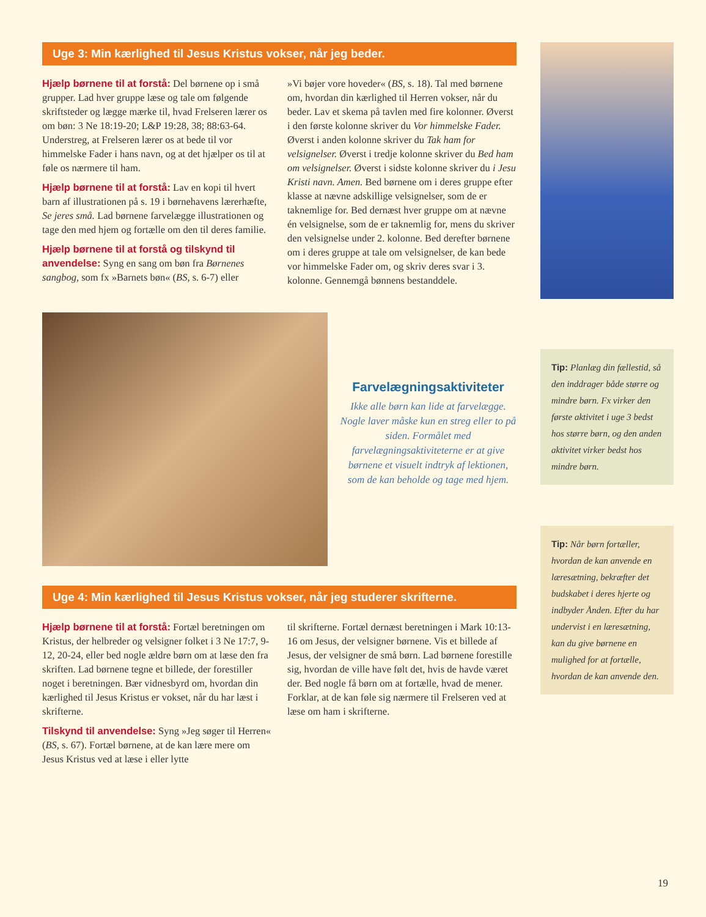Uge 3: Min kærlighed til Jesus Kristus vokser, når jeg beder.
Hjælp børnene til at forstå: Del børnene op i små grupper. Lad hver gruppe læse og tale om følgende skriftsteder og lægge mærke til, hvad Frelseren lærer os om bøn: 3 Ne 18:19-20; L&P 19:28, 38; 88:63-64. Understreg, at Frelseren lærer os at bede til vor himmelske Fader i hans navn, og at det hjælper os til at føle os nærmere til ham.
Hjælp børnene til at forstå: Lav en kopi til hvert barn af illustrationen på s. 19 i børnehavens lærerhæfte, Se jeres små. Lad børnene farvelægge illustrationen og tage den med hjem og fortælle om den til deres familie.
Hjælp børnene til at forstå og tilskynd til anvendelse: Syng en sang om bøn fra Børnenes sangbog, som fx »Barnets bøn« (BS, s. 6-7) eller
»Vi bøjer vore hoveder« (BS, s. 18). Tal med børnene om, hvordan din kærlighed til Herren vokser, når du beder. Lav et skema på tavlen med fire kolonner. Øverst i den første kolonne skriver du Vor himmelske Fader. Øverst i anden kolonne skriver du Tak ham for velsignelser. Øverst i tredje kolonne skriver du Bed ham om velsignelser. Øverst i sidste kolonne skriver du i Jesu Kristi navn. Amen. Bed børnene om i deres gruppe efter klasse at nævne adskillige velsignelser, som de er taknemlige for. Bed dernæst hver gruppe om at nævne én velsignelse, som de er taknemlig for, mens du skriver den velsignelse under 2. kolonne. Bed derefter børnene om i deres gruppe at tale om velsignelser, de kan bede vor himmelske Fader om, og skriv deres svar i 3. kolonne. Gennemgå bønnens bestanddele.
Farvelægningsaktiviteter
Ikke alle børn kan lide at farvelægge. Nogle laver måske kun en streg eller to på siden. Formålet med farvelægningsaktiviteterne er at give børnene et visuelt indtryk af lektionen, som de kan beholde og tage med hjem.
Uge 4: Min kærlighed til Jesus Kristus vokser, når jeg studerer skrifterne.
Hjælp børnene til at forstå: Fortæl beretningen om Kristus, der helbreder og velsigner folket i 3 Ne 17:7, 9-12, 20-24, eller bed nogle ældre børn om at læse den fra skriften. Lad børnene tegne et billede, der forestiller noget i beretningen. Bær vidnesbyrd om, hvordan din kærlighed til Jesus Kristus er vokset, når du har læst i skrifterne.
Tilskynd til anvendelse: Syng »Jeg søger til Herren« (BS, s. 67). Fortæl børnene, at de kan lære mere om Jesus Kristus ved at læse i eller lytte
til skrifterne. Fortæl dernæst beretningen i Mark 10:13-16 om Jesus, der velsigner børnene. Vis et billede af Jesus, der velsigner de små børn. Lad børnene forestille sig, hvordan de ville have følt det, hvis de havde været der. Bed nogle få børn om at fortælle, hvad de mener. Forklar, at de kan føle sig nærmere til Frelseren ved at læse om ham i skrifterne.
Tip: Planlæg din fællestid, så den inddrager både større og mindre børn. Fx virker den første aktivitet i uge 3 bedst hos større børn, og den anden aktivitet virker bedst hos mindre børn.
Tip: Når børn fortæller, hvordan de kan anvende en læresætning, bekræfter det budskabet i deres hjerte og indbyder Ånden. Efter du har undervist i en læresætning, kan du give børnene en mulighed for at fortælle, hvordan de kan anvende den.
19